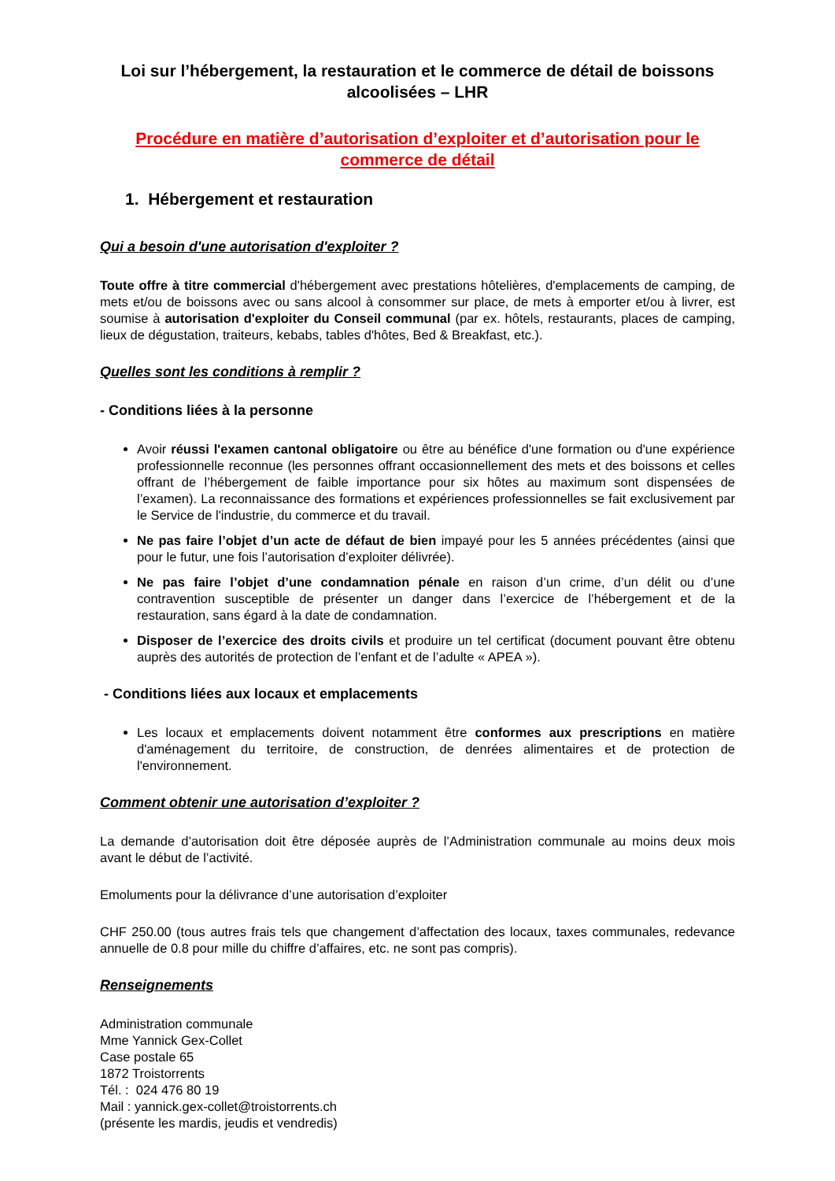Loi sur l’hébergement, la restauration et le commerce de détail de boissons alcoolisées – LHR
Procédure en matière d’autorisation d’exploiter et d’autorisation pour le commerce de détail
1. Hébergement et restauration
Qui a besoin d'une autorisation d'exploiter ?
Toute offre à titre commercial d'hébergement avec prestations hôtelières, d'emplacements de camping, de mets et/ou de boissons avec ou sans alcool à consommer sur place, de mets à emporter et/ou à livrer, est soumise à autorisation d'exploiter du Conseil communal (par ex. hôtels, restaurants, places de camping, lieux de dégustation, traiteurs, kebabs, tables d'hôtes, Bed & Breakfast, etc.).
Quelles sont les conditions à remplir ?
- Conditions liées à la personne
Avoir réussi l'examen cantonal obligatoire ou être au bénéfice d'une formation ou d'une expérience professionnelle reconnue (les personnes offrant occasionnellement des mets et des boissons et celles offrant de l’hébergement de faible importance pour six hôtes au maximum sont dispensées de l’examen). La reconnaissance des formations et expériences professionnelles se fait exclusivement par le Service de l'industrie, du commerce et du travail.
Ne pas faire l’objet d’un acte de défaut de bien impayé pour les 5 années précédentes (ainsi que pour le futur, une fois l’autorisation d’exploiter délivrée).
Ne pas faire l’objet d’une condamnation pénale en raison d’un crime, d’un délit ou d’une contravention susceptible de présenter un danger dans l’exercice de l’hébergement et de la restauration, sans égard à la date de condamnation.
Disposer de l’exercice des droits civils et produire un tel certificat (document pouvant être obtenu auprès des autorités de protection de l’enfant et de l’adulte « APEA »).
- Conditions liées aux locaux et emplacements
Les locaux et emplacements doivent notamment être conformes aux prescriptions en matière d'aménagement du territoire, de construction, de denrées alimentaires et de protection de l'environnement.
Comment obtenir une autorisation d’exploiter ?
La demande d’autorisation doit être déposée auprès de l’Administration communale au moins deux mois avant le début de l’activité.
Emoluments pour la délivrance d’une autorisation d’exploiter
CHF 250.00 (tous autres frais tels que changement d’affectation des locaux, taxes communales, redevance annuelle de 0.8 pour mille du chiffre d’affaires, etc. ne sont pas compris).
Renseignements
Administration communale
Mme Yannick Gex-Collet
Case postale 65
1872 Troistorrents
Tél. : 024 476 80 19
Mail : yannick.gex-collet@troistorrents.ch
(présente les mardis, jeudis et vendredis)